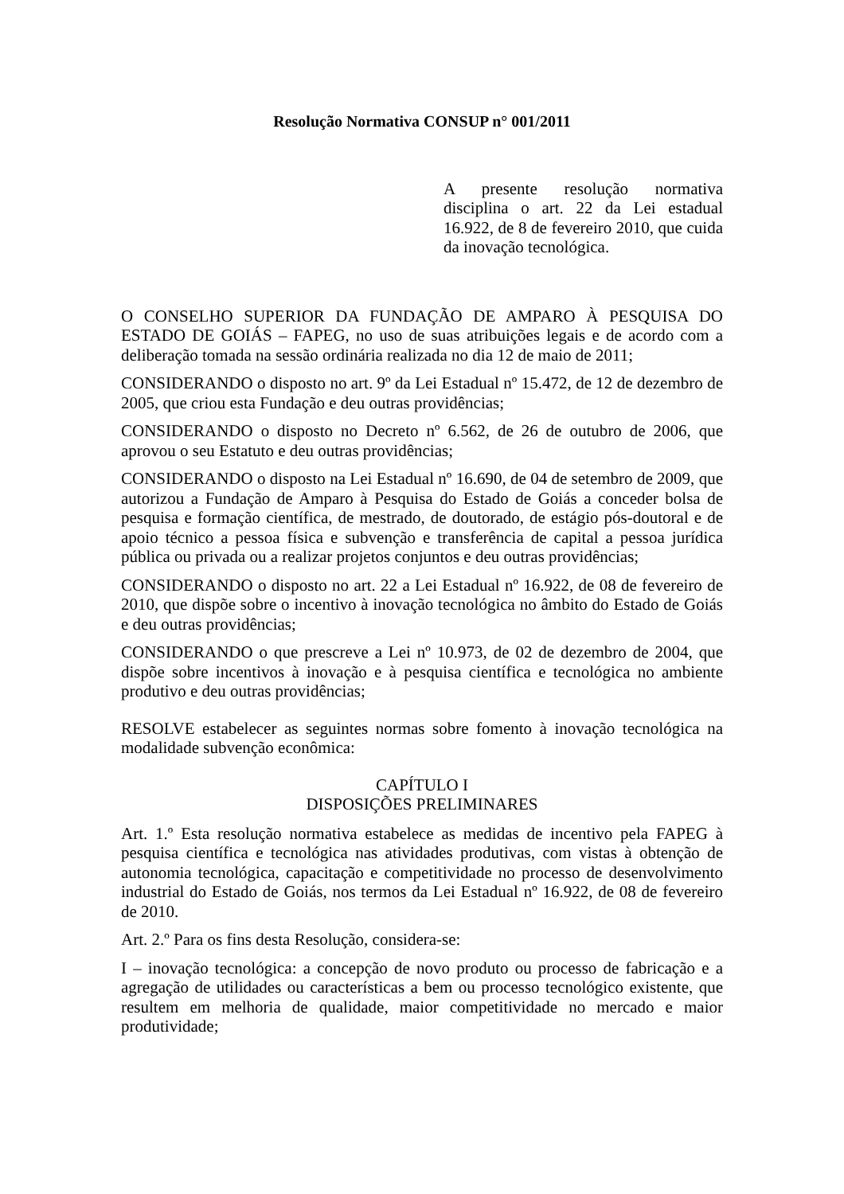Resolução Normativa CONSUP n° 001/2011
A presente resolução normativa disciplina o art. 22 da Lei estadual 16.922, de 8 de fevereiro 2010, que cuida da inovação tecnológica.
O CONSELHO SUPERIOR DA FUNDAÇÃO DE AMPARO À PESQUISA DO ESTADO DE GOIÁS – FAPEG, no uso de suas atribuições legais e de acordo com a deliberação tomada na sessão ordinária realizada no dia 12 de maio de 2011;
CONSIDERANDO o disposto no art. 9º da Lei Estadual nº 15.472, de 12 de dezembro de 2005, que criou esta Fundação e deu outras providências;
CONSIDERANDO o disposto no Decreto nº 6.562, de 26 de outubro de 2006, que aprovou o seu Estatuto e deu outras providências;
CONSIDERANDO o disposto na Lei Estadual nº 16.690, de 04 de setembro de 2009, que autorizou a Fundação de Amparo à Pesquisa do Estado de Goiás a conceder bolsa de pesquisa e formação científica, de mestrado, de doutorado, de estágio pós-doutoral e de apoio técnico a pessoa física e subvenção e transferência de capital a pessoa jurídica pública ou privada ou a realizar projetos conjuntos e deu outras providências;
CONSIDERANDO o disposto no art. 22 a Lei Estadual nº 16.922, de 08 de fevereiro de 2010, que dispõe sobre o incentivo à inovação tecnológica no âmbito do Estado de Goiás e deu outras providências;
CONSIDERANDO o que prescreve a Lei nº 10.973, de 02 de dezembro de 2004, que dispõe sobre incentivos à inovação e à pesquisa científica e tecnológica no ambiente produtivo e deu outras providências;
RESOLVE estabelecer as seguintes normas sobre fomento à inovação tecnológica na modalidade subvenção econômica:
CAPÍTULO I
DISPOSIÇÕES PRELIMINARES
Art. 1.º Esta resolução normativa estabelece as medidas de incentivo pela FAPEG à pesquisa científica e tecnológica nas atividades produtivas, com vistas à obtenção de autonomia tecnológica, capacitação e competitividade no processo de desenvolvimento industrial do Estado de Goiás, nos termos da Lei Estadual nº 16.922, de 08 de fevereiro de 2010.
Art. 2.º Para os fins desta Resolução, considera-se:
I – inovação tecnológica: a concepção de novo produto ou processo de fabricação e a agregação de utilidades ou características a bem ou processo tecnológico existente, que resultem em melhoria de qualidade, maior competitividade no mercado e maior produtividade;